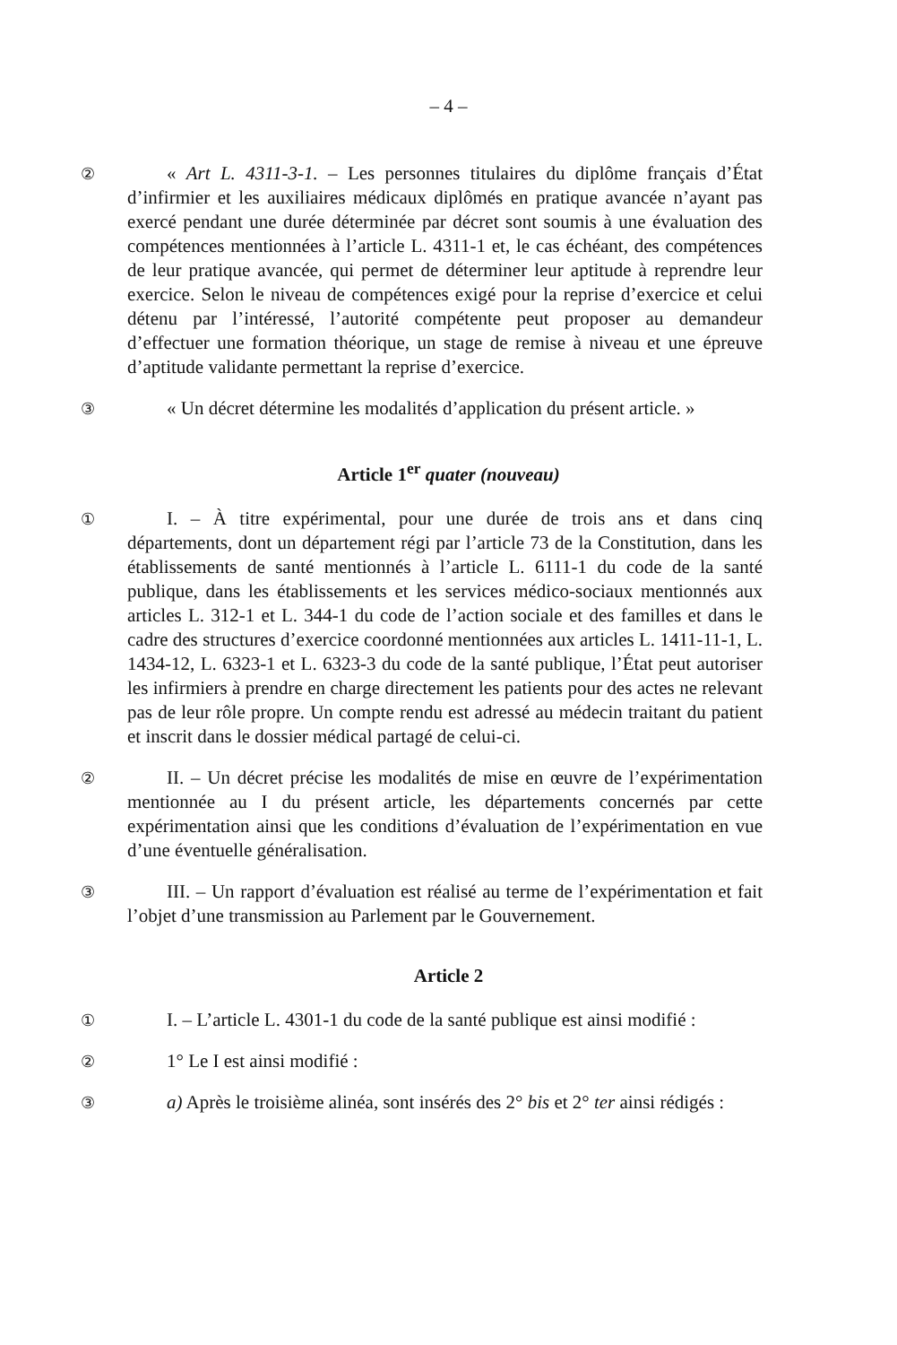– 4 –
②
« Art L. 4311-3-1. – Les personnes titulaires du diplôme français d’État d’infirmier et les auxiliaires médicaux diplômés en pratique avancée n’ayant pas exercé pendant une durée déterminée par décret sont soumis à une évaluation des compétences mentionnées à l’article L. 4311-1 et, le cas échéant, des compétences de leur pratique avancée, qui permet de déterminer leur aptitude à reprendre leur exercice. Selon le niveau de compétences exigé pour la reprise d’exercice et celui détenu par l’intéressé, l’autorité compétente peut proposer au demandeur d’effectuer une formation théorique, un stage de remise à niveau et une épreuve d’aptitude validante permettant la reprise d’exercice.
③
« Un décret détermine les modalités d’application du présent article. »
Article 1<sup>er</sup> quater (nouveau)
①
I. – À titre expérimental, pour une durée de trois ans et dans cinq départements, dont un département régi par l’article 73 de la Constitution, dans les établissements de santé mentionnés à l’article L. 6111-1 du code de la santé publique, dans les établissements et les services médico-sociaux mentionnés aux articles L. 312-1 et L. 344-1 du code de l’action sociale et des familles et dans le cadre des structures d’exercice coordonné mentionnées aux articles L. 1411-11-1, L. 1434-12, L. 6323-1 et L. 6323-3 du code de la santé publique, l’État peut autoriser les infirmiers à prendre en charge directement les patients pour des actes ne relevant pas de leur rôle propre. Un compte rendu est adressé au médecin traitant du patient et inscrit dans le dossier médical partagé de celui-ci.
②
II. – Un décret précise les modalités de mise en œuvre de l’expérimentation mentionnée au I du présent article, les départements concernés par cette expérimentation ainsi que les conditions d’évaluation de l’expérimentation en vue d’une éventuelle généralisation.
③
III. – Un rapport d’évaluation est réalisé au terme de l’expérimentation et fait l’objet d’une transmission au Parlement par le Gouvernement.
Article 2
①
I. – L’article L. 4301-1 du code de la santé publique est ainsi modifié :
②
1° Le I est ainsi modifié :
③
a) Après le troisième alinéa, sont insérés des 2° bis et 2° ter ainsi rédigés :